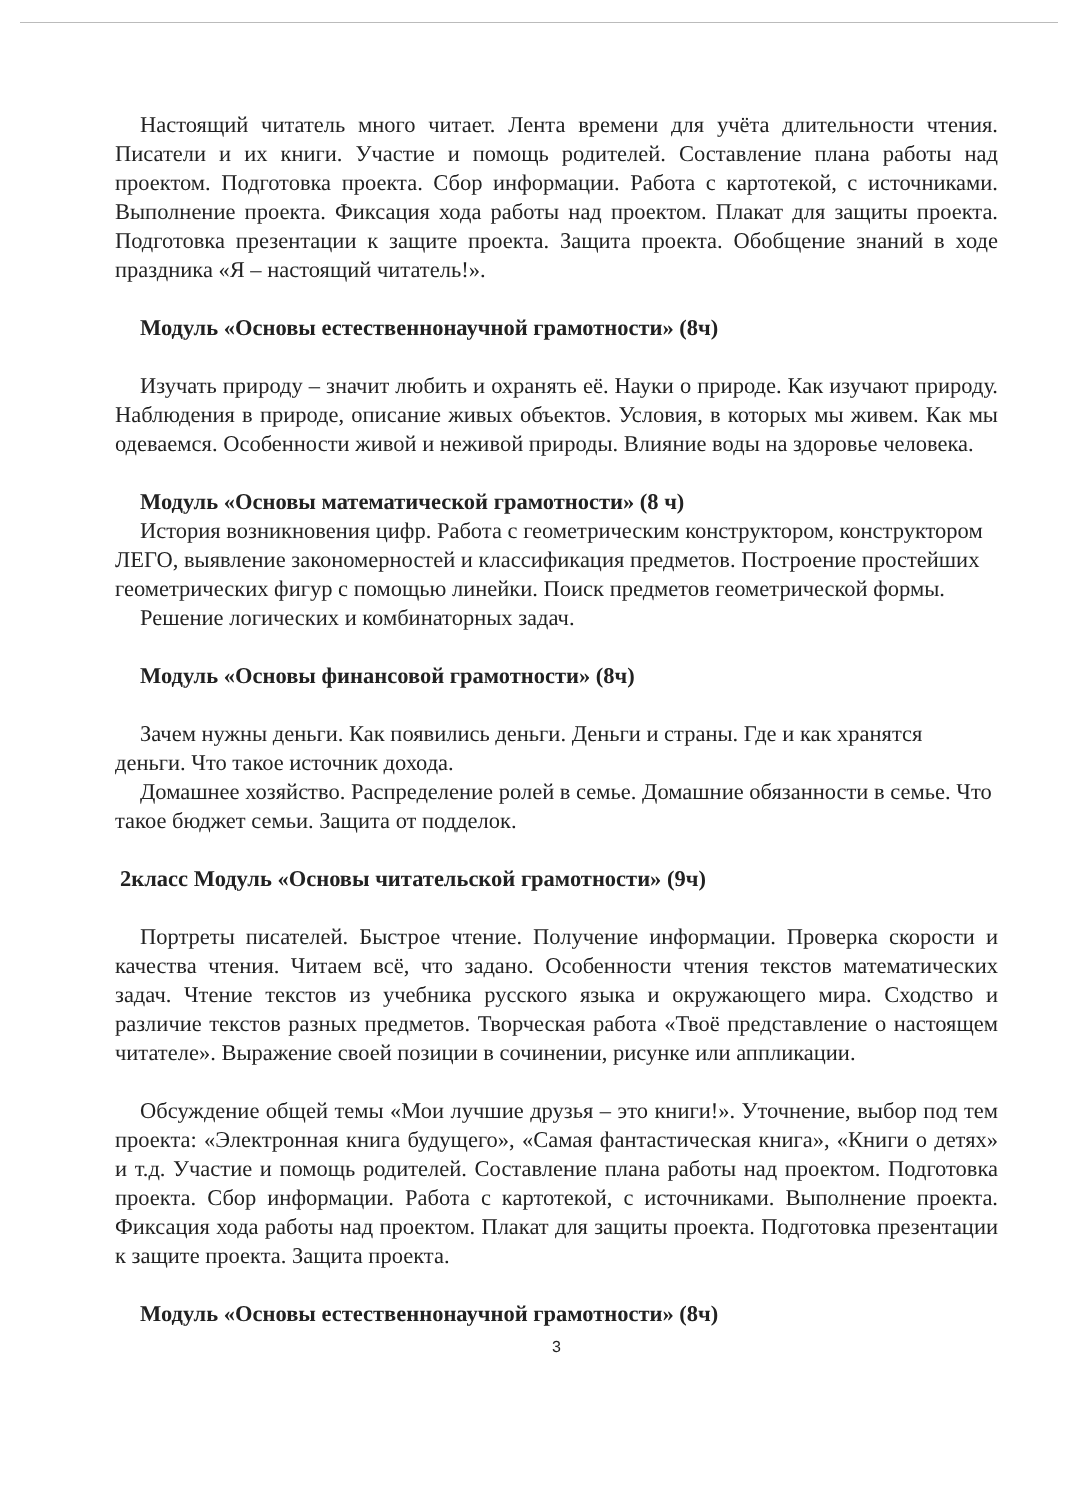Настоящий читатель много читает. Лента времени для учёта длительности чтения. Писатели и их книги. Участие и помощь родителей. Составление плана работы над проектом. Подготовка проекта. Сбор информации. Работа с картотекой, с источниками. Выполнение проекта. Фиксация хода работы над проектом. Плакат для защиты проекта. Подготовка презентации к защите проекта. Защита проекта. Обобщение знаний в ходе праздника «Я – настоящий читатель!».
Модуль «Основы естественнонаучной грамотности» (8ч)
Изучать природу – значит любить и охранять её. Науки о природе. Как изучают природу. Наблюдения в природе, описание живых объектов. Условия, в которых мы живем. Как мы одеваемся. Особенности живой и неживой природы. Влияние воды на здоровье человека.
Модуль «Основы математической грамотности» (8 ч)
История возникновения цифр. Работа с геометрическим конструктором, конструктором ЛЕГО, выявление закономерностей и классификация предметов. Построение простейших геометрических фигур с помощью линейки. Поиск предметов геометрической формы.
Решение логических и комбинаторных задач.
Модуль «Основы финансовой грамотности» (8ч)
Зачем нужны деньги. Как появились деньги. Деньги и страны. Где и как хранятся деньги. Что такое источник дохода.
Домашнее хозяйство. Распределение ролей в семье. Домашние обязанности в семье. Что такое бюджет семьи. Защита от подделок.
2класс Модуль «Основы читательской грамотности» (9ч)
Портреты писателей. Быстрое чтение. Получение информации. Проверка скорости и качества чтения. Читаем всё, что задано. Особенности чтения текстов математических задач. Чтение текстов из учебника русского языка и окружающего мира. Сходство и различие текстов разных предметов. Творческая работа «Твоё представление о настоящем читателе». Выражение своей позиции в сочинении, рисунке или аппликации.
Обсуждение общей темы «Мои лучшие друзья – это книги!». Уточнение, выбор под тем проекта: «Электронная книга будущего», «Самая фантастическая книга», «Книги о детях» и т.д. Участие и помощь родителей. Составление плана работы над проектом. Подготовка проекта. Сбор информации. Работа с картотекой, с источниками. Выполнение проекта. Фиксация хода работы над проектом. Плакат для защиты проекта. Подготовка презентации к защите проекта. Защита проекта.
Модуль «Основы естественнонаучной грамотности» (8ч)
3